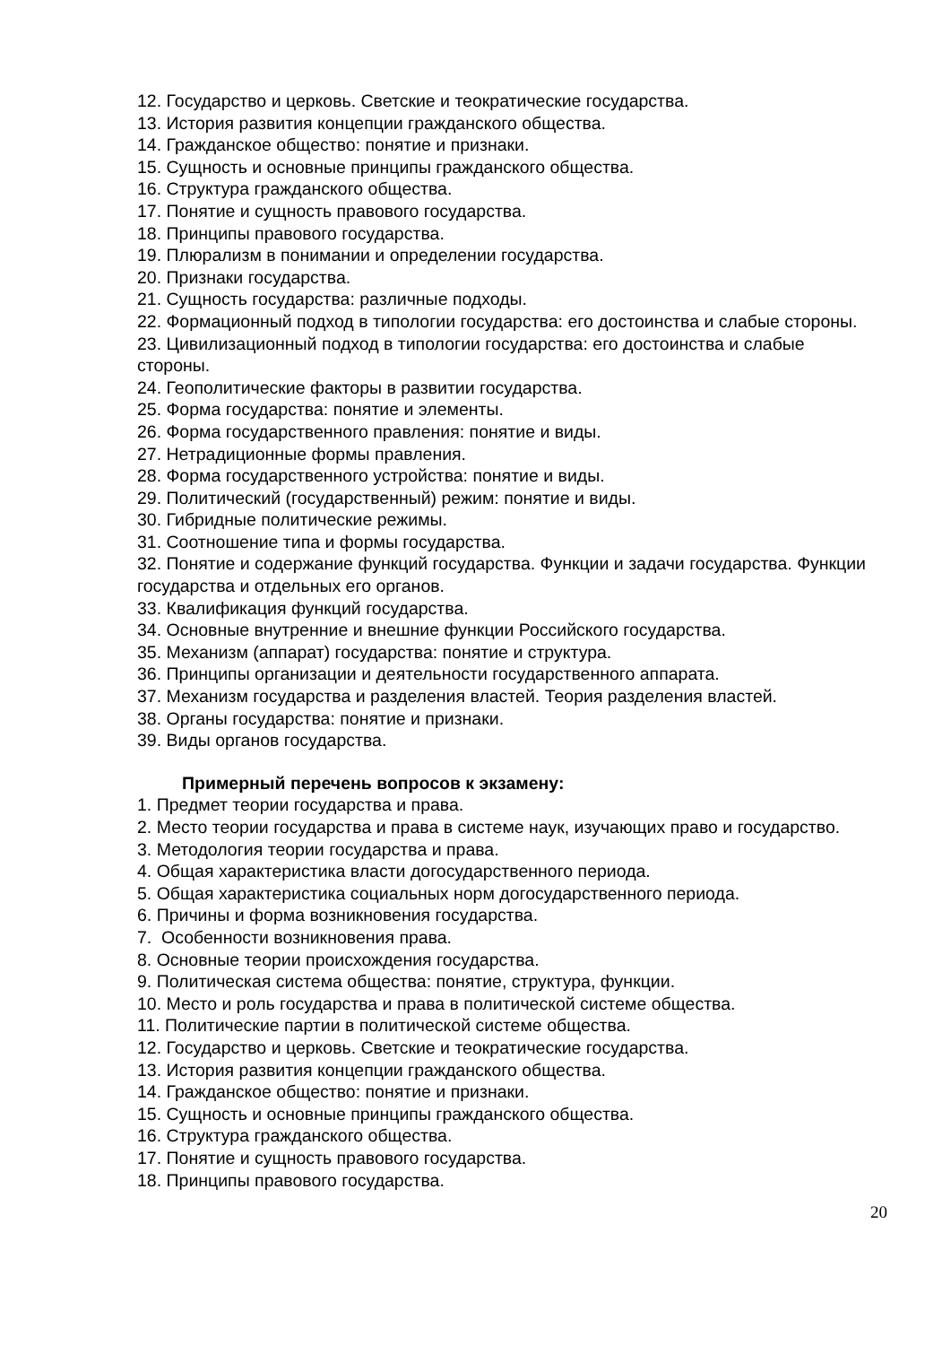12. Государство и церковь. Светские и теократические государства.
13. История развития концепции гражданского общества.
14. Гражданское общество: понятие и признаки.
15. Сущность и основные принципы гражданского общества.
16. Структура гражданского общества.
17. Понятие и сущность правового государства.
18. Принципы правового государства.
19. Плюрализм в понимании и определении государства.
20. Признаки государства.
21. Сущность государства: различные подходы.
22. Формационный подход в типологии государства: его достоинства и слабые стороны.
23. Цивилизационный подход в типологии государства: его достоинства и слабые стороны.
24. Геополитические факторы в развитии государства.
25. Форма государства: понятие и элементы.
26. Форма государственного правления: понятие и виды.
27. Нетрадиционные формы правления.
28. Форма государственного устройства: понятие и виды.
29. Политический (государственный) режим: понятие и виды.
30. Гибридные политические режимы.
31. Соотношение типа и формы государства.
32. Понятие и содержание функций государства. Функции и задачи государства. Функции государства и отдельных его органов.
33. Квалификация функций государства.
34. Основные внутренние и внешние функции Российского государства.
35. Механизм (аппарат) государства: понятие и структура.
36. Принципы организации и деятельности государственного аппарата.
37. Механизм государства и разделения властей. Теория разделения властей.
38. Органы государства: понятие и признаки.
39. Виды органов государства.
Примерный перечень вопросов к экзамену:
1. Предмет теории государства и права.
2. Место теории государства и права в системе наук, изучающих право и государство.
3. Методология теории государства и права.
4. Общая характеристика власти догосударственного периода.
5. Общая характеристика социальных норм догосударственного периода.
6. Причины и форма возникновения государства.
7. Особенности возникновения права.
8. Основные теории происхождения государства.
9. Политическая система общества: понятие, структура, функции.
10. Место и роль государства и права в политической системе общества.
11. Политические партии в политической системе общества.
12. Государство и церковь. Светские и теократические государства.
13. История развития концепции гражданского общества.
14. Гражданское общество: понятие и признаки.
15. Сущность и основные принципы гражданского общества.
16. Структура гражданского общества.
17. Понятие и сущность правового государства.
18. Принципы правового государства.
20